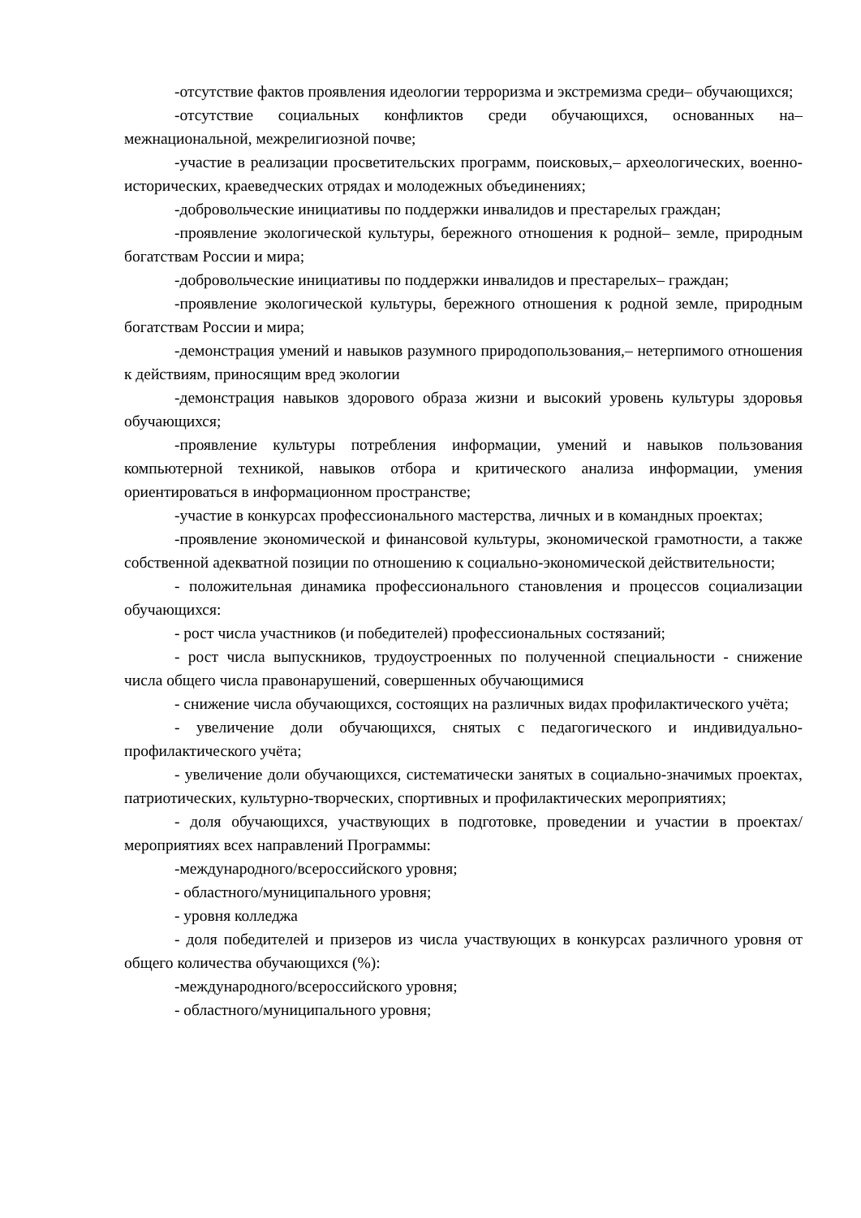-отсутствие фактов проявления идеологии терроризма и экстремизма среди– обучающихся;
-отсутствие социальных конфликтов среди обучающихся, основанных на– межнациональной, межрелигиозной почве;
-участие в реализации просветительских программ, поисковых,– археологических, военно-исторических, краеведческих отрядах и молодежных объединениях;
-добровольческие инициативы по поддержки инвалидов и престарелых граждан;
-проявление экологической культуры, бережного отношения к родной– земле, природным богатствам России и мира;
-добровольческие инициативы по поддержки инвалидов и престарелых– граждан;
-проявление экологической культуры, бережного отношения к родной земле, природным богатствам России и мира;
-демонстрация умений и навыков разумного природопользования,– нетерпимого отношения к действиям, приносящим вред экологии
-демонстрация навыков здорового образа жизни и высокий уровень культуры здоровья обучающихся;
-проявление культуры потребления информации, умений и навыков пользования компьютерной техникой, навыков отбора и критического анализа информации, умения ориентироваться в информационном пространстве;
-участие в конкурсах профессионального мастерства, личных и в командных проектах;
-проявление экономической и финансовой культуры, экономической грамотности, а также собственной адекватной позиции по отношению к социально-экономической действительности;
- положительная динамика профессионального становления и процессов социализации обучающихся:
- рост числа участников (и победителей) профессиональных состязаний;
- рост числа выпускников, трудоустроенных по полученной специальности - снижение числа общего числа правонарушений, совершенных обучающимися
- снижение числа обучающихся, состоящих на различных видах профилактического учёта;
- увеличение доли обучающихся, снятых с педагогического и индивидуально-профилактического учёта;
- увеличение доли обучающихся, систематически занятых в социально-значимых проектах, патриотических, культурно-творческих, спортивных и профилактических мероприятиях;
- доля обучающихся, участвующих в подготовке, проведении и участии в проектах/мероприятиях всех направлений Программы:
-международного/всероссийского уровня;
- областного/муниципального уровня;
- уровня колледжа
- доля победителей и призеров из числа участвующих в конкурсах различного уровня от общего количества обучающихся (%):
-международного/всероссийского уровня;
- областного/муниципального уровня;